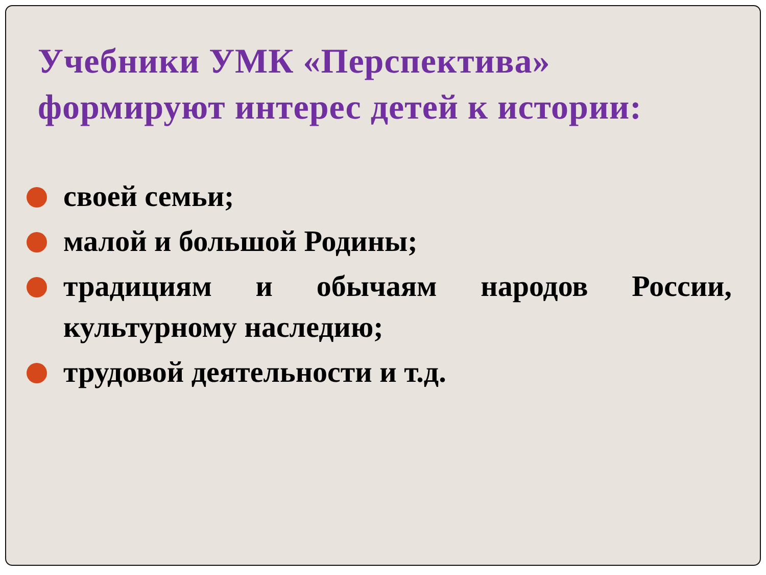Учебники УМК «Перспектива» формируют интерес детей к истории:
своей семьи;
малой и большой Родины;
традициям и обычаям народов России, культурному наследию;
трудовой деятельности и т.д.